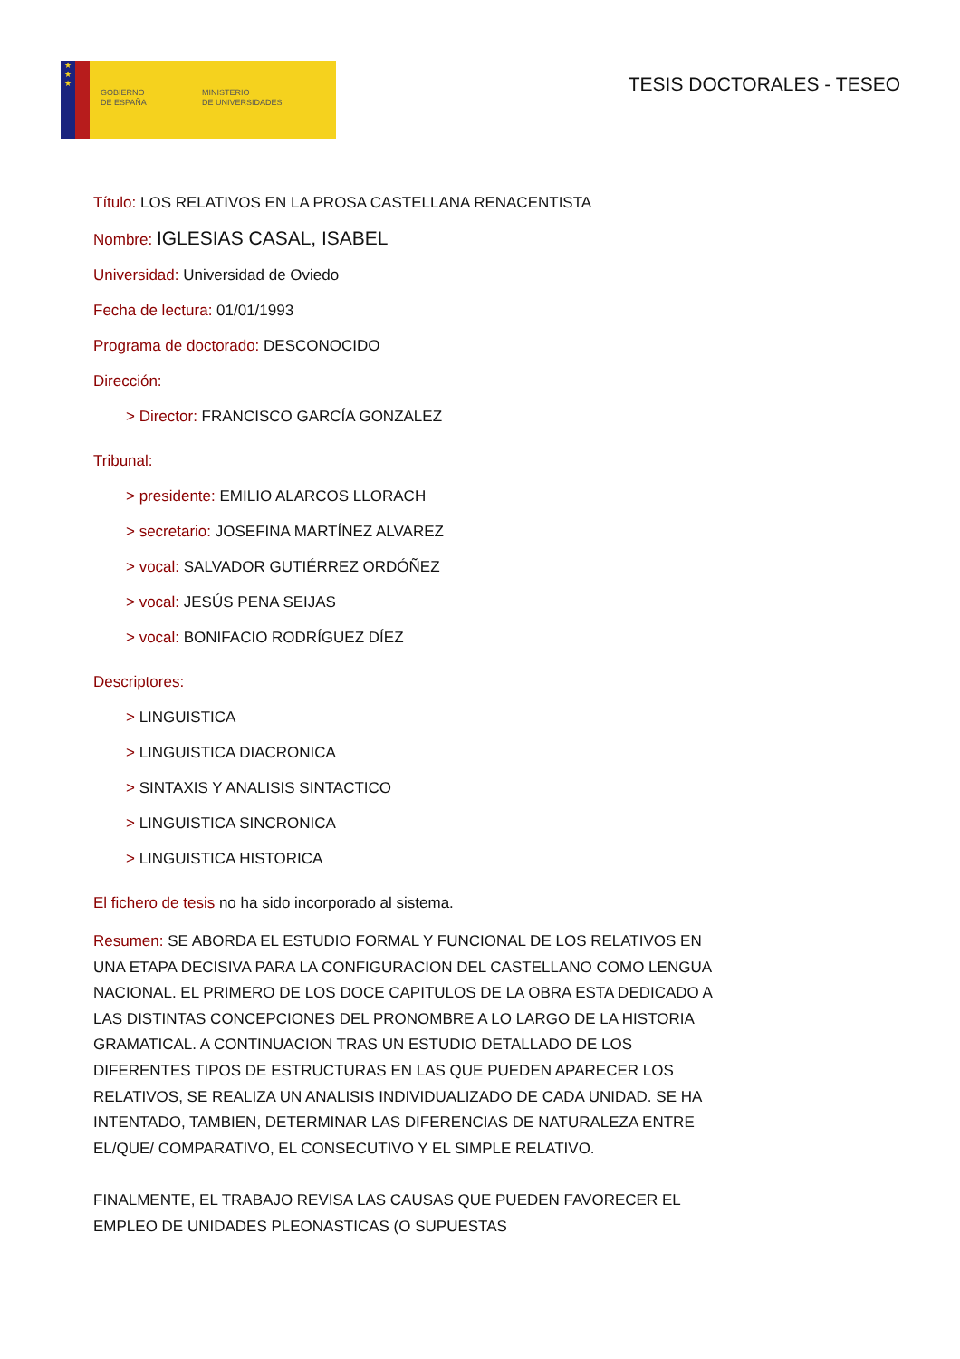★
★
★
GOBIERNO
DE ESPAÑA
MINISTERIO
DE UNIVERSIDADES
TESIS DOCTORALES - TESEO
Título: LOS RELATIVOS EN LA PROSA CASTELLANA RENACENTISTA
Nombre: IGLESIAS CASAL, ISABEL
Universidad: Universidad de Oviedo
Fecha de lectura: 01/01/1993
Programa de doctorado: DESCONOCIDO
Dirección:
> Director: FRANCISCO GARCÍA GONZALEZ
Tribunal:
> presidente: EMILIO ALARCOS LLORACH
> secretario: JOSEFINA MARTÍNEZ ALVAREZ
> vocal: SALVADOR GUTIÉRREZ ORDÓÑEZ
> vocal: JESÚS PENA SEIJAS
> vocal: BONIFACIO RODRÍGUEZ DÍEZ
Descriptores:
> LINGUISTICA
> LINGUISTICA DIACRONICA
> SINTAXIS Y ANALISIS SINTACTICO
> LINGUISTICA SINCRONICA
> LINGUISTICA HISTORICA
El fichero de tesis no ha sido incorporado al sistema.
Resumen: SE ABORDA EL ESTUDIO FORMAL Y FUNCIONAL DE LOS RELATIVOS EN UNA ETAPA DECISIVA PARA LA CONFIGURACION DEL CASTELLANO COMO LENGUA NACIONAL. EL PRIMERO DE LOS DOCE CAPITULOS DE LA OBRA ESTA DEDICADO A LAS DISTINTAS CONCEPCIONES DEL PRONOMBRE A LO LARGO DE LA HISTORIA GRAMATICAL. A CONTINUACION TRAS UN ESTUDIO DETALLADO DE LOS DIFERENTES TIPOS DE ESTRUCTURAS EN LAS QUE PUEDEN APARECER LOS RELATIVOS, SE REALIZA UN ANALISIS INDIVIDUALIZADO DE CADA UNIDAD. SE HA INTENTADO, TAMBIEN, DETERMINAR LAS DIFERENCIAS DE NATURALEZA ENTRE EL/QUE/ COMPARATIVO, EL CONSECUTIVO Y EL SIMPLE RELATIVO.
FINALMENTE, EL TRABAJO REVISA LAS CAUSAS QUE PUEDEN FAVORECER EL EMPLEO DE UNIDADES PLEONASTICAS (O SUPUESTAS